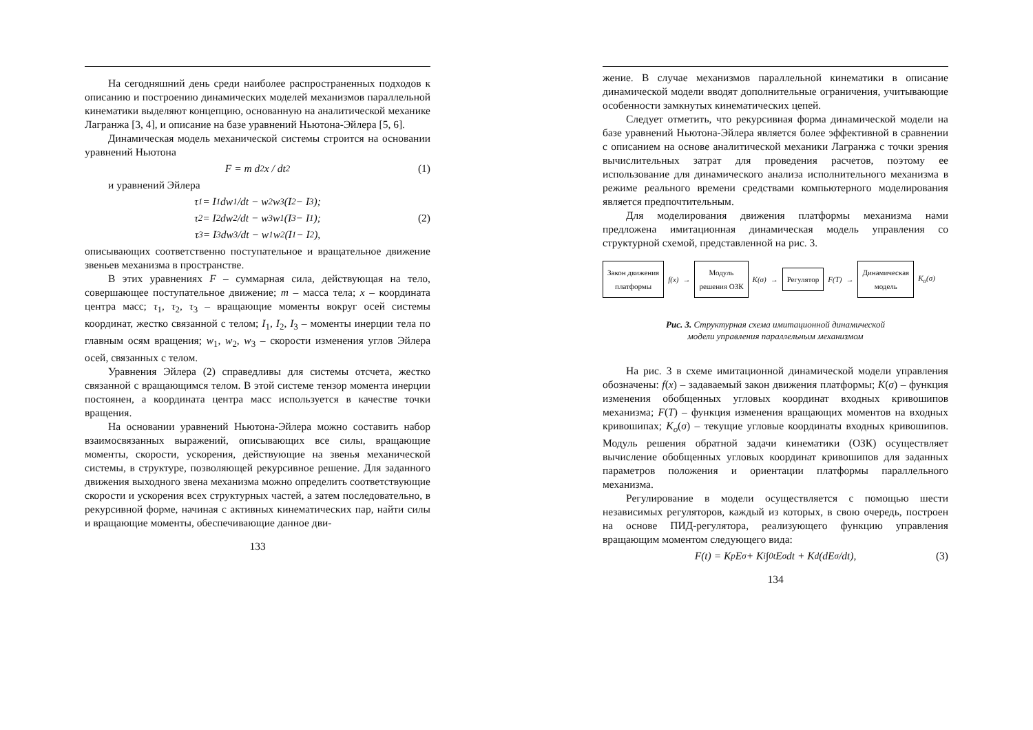На сегодняшний день среди наиболее распространенных подходов к описанию и построению динамических моделей механизмов параллельной кинематики выделяют концепцию, основанную на аналитической механике Лагранжа [3, 4], и описание на базе уравнений Ньютона-Эйлера [5, 6].
Динамическая модель механической системы строится на основании уравнений Ньютона
F = m d<sup>2</sup>x / dt<sup>2</sup> (1)
и уравнений Эйлера
τ<sub>1</sub> = I<sub>1</sub> dw<sub>1</sub>/dt − w<sub>2</sub>w<sub>3</sub>(I<sub>2</sub> − I<sub>3</sub>);
τ<sub>2</sub> = I<sub>2</sub> dw<sub>2</sub>/dt − w<sub>3</sub>w<sub>1</sub>(I<sub>3</sub> − I<sub>1</sub>); (2)
τ<sub>3</sub> = I<sub>3</sub> dw<sub>3</sub>/dt − w<sub>1</sub>w<sub>2</sub>(I<sub>1</sub> − I<sub>2</sub>),
описывающих соответственно поступательное и вращательное движение звеньев механизма в пространстве.
В этих уравнениях F – суммарная сила, действующая на тело, совершающее поступательное движение; m – масса тела; x – координата центра масс; τ<sub>1</sub>, τ<sub>2</sub>, τ<sub>3</sub> – вращающие моменты вокруг осей системы координат, жестко связанной с телом; I<sub>1</sub>, I<sub>2</sub>, I<sub>3</sub> – моменты инерции тела по главным осям вращения; w<sub>1</sub>, w<sub>2</sub>, w<sub>3</sub> – скорости изменения углов Эйлера осей, связанных с телом.
Уравнения Эйлера (2) справедливы для системы отсчета, жестко связанной с вращающимся телом. В этой системе тензор момента инерции постоянен, а координата центра масс используется в качестве точки вращения.
На основании уравнений Ньютона-Эйлера можно составить набор взаимосвязанных выражений, описывающих все силы, вращающие моменты, скорости, ускорения, действующие на звенья механической системы, в структуре, позволяющей рекурсивное решение. Для заданного движения выходного звена механизма можно определить соответствующие скорости и ускорения всех структурных частей, а затем последовательно, в рекурсивной форме, начиная с активных кинематических пар, найти силы и вращающие моменты, обеспечивающие данное дви-
133
жение. В случае механизмов параллельной кинематики в описание динамической модели вводят дополнительные ограничения, учитывающие особенности замкнутых кинематических цепей.
Следует отметить, что рекурсивная форма динамической модели на базе уравнений Ньютона-Эйлера является более эффективной в сравнении с описанием на основе аналитической механики Лагранжа с точки зрения вычислительных затрат для проведения расчетов, поэтому ее использование для динамического анализа исполнительного механизма в режиме реального времени средствами компьютерного моделирования является предпочтительным.
Для моделирования движения платформы механизма нами предложена имитационная динамическая модель управления со структурной схемой, представленной на рис. 3.
Закон движения
платформы
f(x) →
Модуль
решения ОЗК
K(σ) →
Регулятор
F(T) →
Динамическая
модель
K<sub>o</sub>(σ)
Рис. 3. Структурная схема имитационной динамической
модели управления параллельным механизмом
На рис. 3 в схеме имитационной динамической модели управления обозначены: f(x) – задаваемый закон движения платформы; K(σ) – функция изменения обобщенных угловых координат входных кривошипов механизма; F(T) – функция изменения вращающих моментов на входных кривошипах; K<sub>o</sub>(σ) – текущие угловые координаты входных кривошипов. Модуль решения обратной задачи кинематики (ОЗК) осуществляет вычисление обобщенных угловых координат кривошипов для заданных параметров положения и ориентации платформы параллельного механизма.
Регулирование в модели осуществляется с помощью шести независимых регуляторов, каждый из которых, в свою очередь, построен на основе ПИД-регулятора, реализующего функцию управления вращающим моментом следующего вида:
F(t) = K<sub>p</sub>E<sub>σ</sub> + K<sub>i</sub>∫<sub>0</sub><sup>t</sup>E<sub>σ</sub>dt + K<sub>d</sub>(dE<sub>σ</sub>/dt), (3)
134